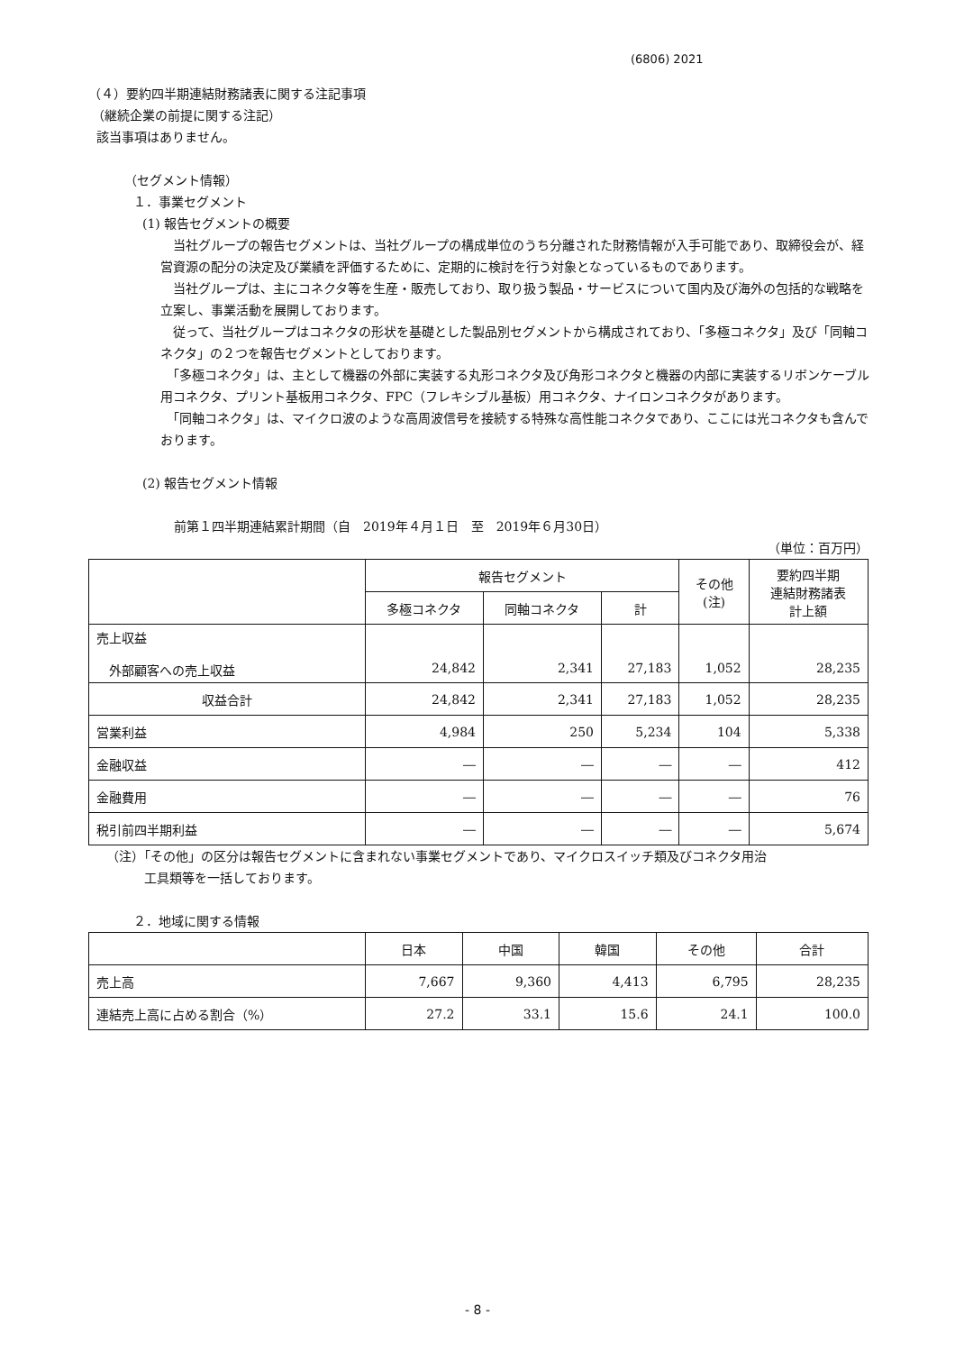(6806) 2021
（４）要約四半期連結財務諸表に関する注記事項
（継続企業の前提に関する注記）
該当事項はありません。
（セグメント情報）
１．事業セグメント
(1) 報告セグメントの概要
　当社グループの報告セグメントは、当社グループの構成単位のうち分離された財務情報が入手可能であり、取締役会が、経営資源の配分の決定及び業績を評価するために、定期的に検討を行う対象となっているものであります。
　当社グループは、主にコネクタ等を生産・販売しており、取り扱う製品・サービスについて国内及び海外の包括的な戦略を立案し、事業活動を展開しております。
　従って、当社グループはコネクタの形状を基礎とした製品別セグメントから構成されており、「多極コネクタ」及び「同軸コネクタ」の２つを報告セグメントとしております。
　「多極コネクタ」は、主として機器の外部に実装する丸形コネクタ及び角形コネクタと機器の内部に実装するリボンケーブル用コネクタ、プリント基板用コネクタ、FPC（フレキシブル基板）用コネクタ、ナイロンコネクタがあります。
　「同軸コネクタ」は、マイクロ波のような高周波信号を接続する特殊な高性能コネクタであり、ここには光コネクタも含んでおります。
(2) 報告セグメント情報
前第１四半期連結累計期間（自　2019年４月１日　至　2019年６月30日）
（単位：百万円）
| | 報告セグメント | | | その他 (注) | 要約四半期 連結財務諸表 計上額 |
| --- | --- | --- | --- | --- | --- |
| | 多極コネクタ | 同軸コネクタ | 計 | | |
| 売上収益 外部顧客への売上収益 | 24,842 | 2,341 | 27,183 | 1,052 | 28,235 |
| 収益合計 | 24,842 | 2,341 | 27,183 | 1,052 | 28,235 |
| 営業利益 | 4,984 | 250 | 5,234 | 104 | 5,338 |
| 金融収益 | ― | ― | ― | ― | 412 |
| 金融費用 | ― | ― | ― | ― | 76 |
| 税引前四半期利益 | ― | ― | ― | ― | 5,674 |
（注）「その他」の区分は報告セグメントに含まれない事業セグメントであり、マイクロスイッチ類及びコネクタ用治
　　　工具類等を一括しております。
２．地域に関する情報
| | 日本 | 中国 | 韓国 | その他 | 合計 |
| --- | --- | --- | --- | --- | --- |
| 売上高 | 7,667 | 9,360 | 4,413 | 6,795 | 28,235 |
| 連結売上高に占める割合（%） | 27.2 | 33.1 | 15.6 | 24.1 | 100.0 |
- 8 -